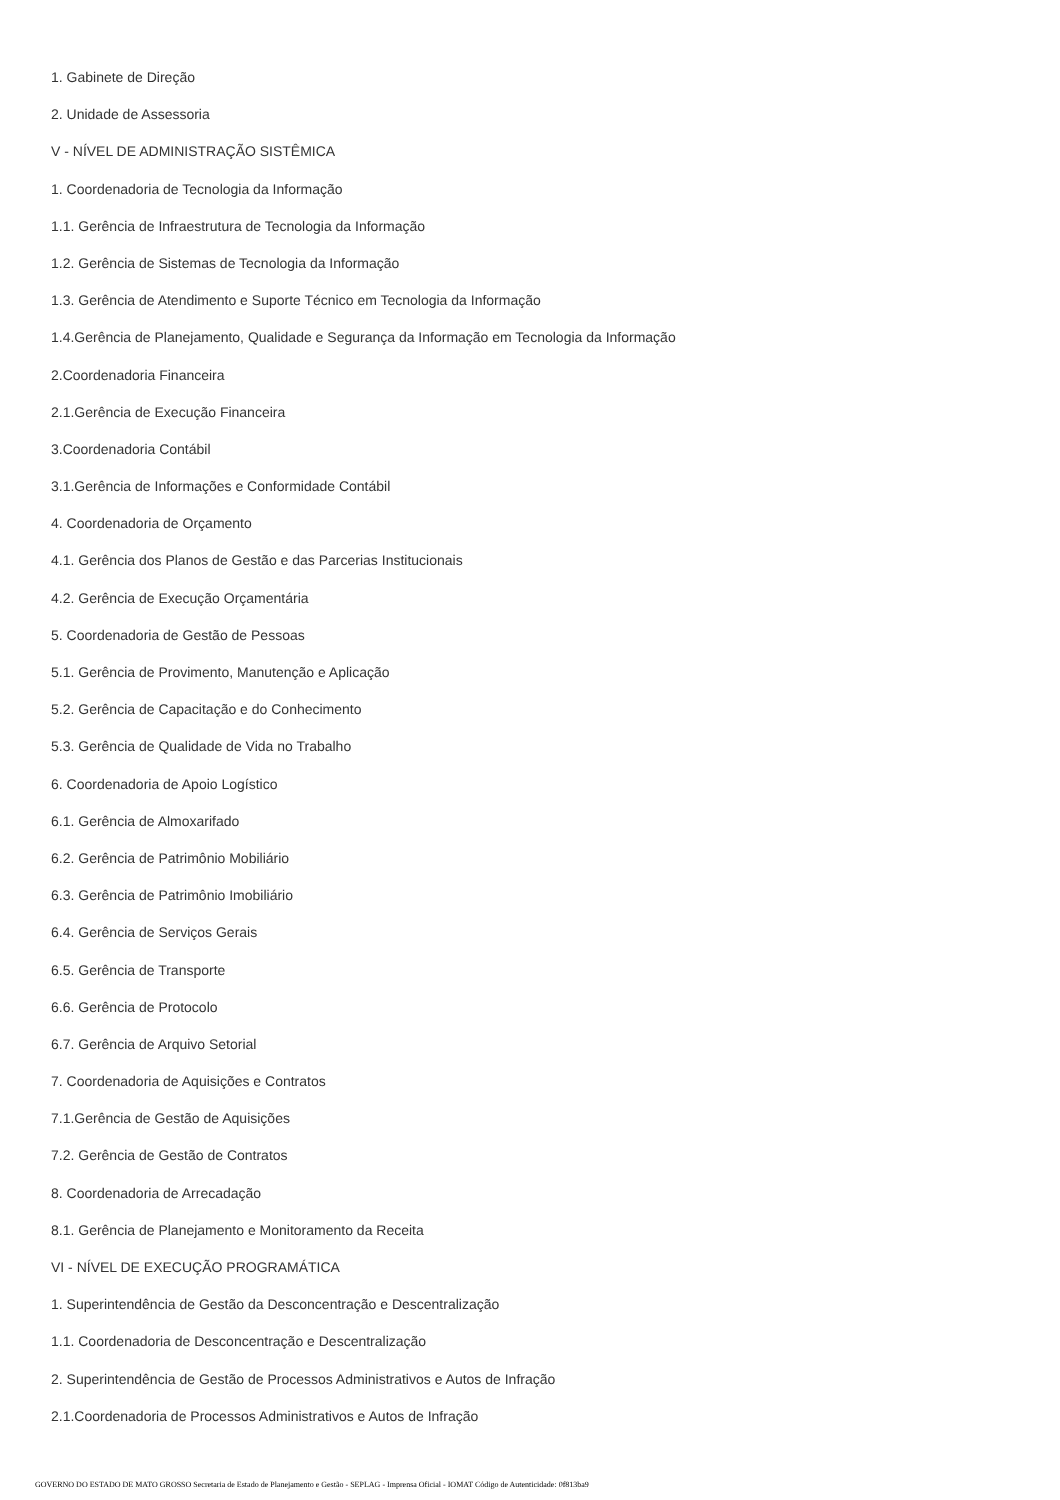1. Gabinete de Direção
2. Unidade de Assessoria
V - NÍVEL DE ADMINISTRAÇÃO SISTÊMICA
1. Coordenadoria de Tecnologia da Informação
1.1. Gerência de Infraestrutura de Tecnologia da Informação
1.2. Gerência de Sistemas de Tecnologia da Informação
1.3. Gerência de Atendimento e Suporte Técnico em Tecnologia da Informação
1.4.Gerência de Planejamento, Qualidade e Segurança da Informação em Tecnologia da Informação
2.Coordenadoria Financeira
2.1.Gerência de Execução Financeira
3.Coordenadoria Contábil
3.1.Gerência de Informações e Conformidade Contábil
4. Coordenadoria de Orçamento
4.1. Gerência dos Planos de Gestão e das Parcerias Institucionais
4.2. Gerência de Execução Orçamentária
5. Coordenadoria de Gestão de Pessoas
5.1. Gerência de Provimento, Manutenção e Aplicação
5.2. Gerência de Capacitação e do Conhecimento
5.3. Gerência de Qualidade de Vida no Trabalho
6. Coordenadoria de Apoio Logístico
6.1. Gerência de Almoxarifado
6.2. Gerência de Patrimônio Mobiliário
6.3. Gerência de Patrimônio Imobiliário
6.4. Gerência de Serviços Gerais
6.5. Gerência de Transporte
6.6. Gerência de Protocolo
6.7. Gerência de Arquivo Setorial
7. Coordenadoria de Aquisições e Contratos
7.1.Gerência de Gestão de Aquisições
7.2. Gerência de Gestão de Contratos
8. Coordenadoria de Arrecadação
8.1. Gerência de Planejamento e Monitoramento da Receita
VI - NÍVEL DE EXECUÇÃO PROGRAMÁTICA
1. Superintendência de Gestão da Desconcentração e Descentralização
1.1. Coordenadoria de Desconcentração e Descentralização
2. Superintendência de Gestão de Processos Administrativos e Autos de Infração
2.1.Coordenadoria de Processos Administrativos e Autos de Infração
GOVERNO DO ESTADO DE MATO GROSSO Secretaria de Estado de Planejamento e Gestão - SEPLAG - Imprensa Oficial - IOMAT Código de Autenticidade: 0f813ba9